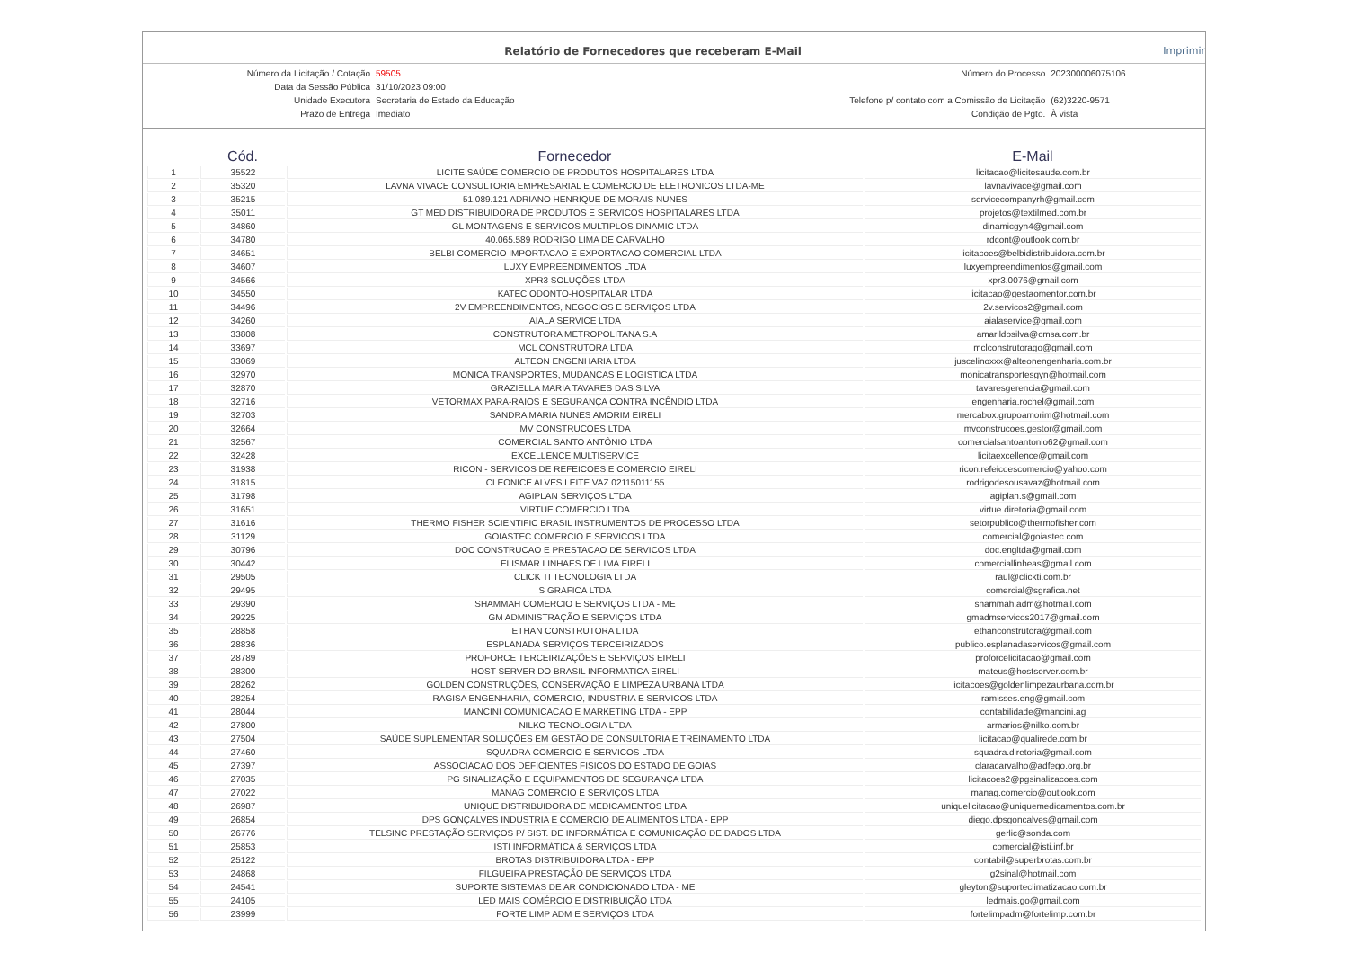Relatório de Fornecedores que receberam E-Mail Imprimir
| Número da Licitação / Cotação | 59505 | Número do Processo | 202300006075106 |
| Data da Sessão Pública | 31/10/2023 09:00 | | |
| Unidade Executora | Secretaria de Estado da Educação | Telefone p/ contato com a Comissão de Licitação | (62)3220-9571 |
| Prazo de Entrega | Imediato | Condição de Pgto. | À vista |
| | Cód. | Fornecedor | E-Mail |
| --- | --- | --- | --- |
| 1 | 35522 | LICITE SAÚDE COMERCIO DE PRODUTOS HOSPITALARES LTDA | licitacao@licitesaude.com.br |
| 2 | 35320 | LAVNA VIVACE CONSULTORIA EMPRESARIAL E COMERCIO DE ELETRONICOS LTDA-ME | lavnavivace@gmail.com |
| 3 | 35215 | 51.089.121 ADRIANO HENRIQUE DE MORAIS NUNES | servicecompanyrh@gmail.com |
| 4 | 35011 | GT MED DISTRIBUIDORA DE PRODUTOS E SERVICOS HOSPITALARES LTDA | projetos@textilmed.com.br |
| 5 | 34860 | GL MONTAGENS E SERVICOS MULTIPLOS DINAMIC LTDA | dinamicgyn4@gmail.com |
| 6 | 34780 | 40.065.589 RODRIGO LIMA DE CARVALHO | rdcont@outlook.com.br |
| 7 | 34651 | BELBI COMERCIO IMPORTACAO E EXPORTACAO COMERCIAL LTDA | licitacoes@belbidistribuidora.com.br |
| 8 | 34607 | LUXY EMPREENDIMENTOS LTDA | luxyempreendimentos@gmail.com |
| 9 | 34566 | XPR3 SOLUÇÕES LTDA | xpr3.0076@gmail.com |
| 10 | 34550 | KATEC ODONTO-HOSPITALAR LTDA | licitacao@gestaomentor.com.br |
| 11 | 34496 | 2V EMPREENDIMENTOS, NEGOCIOS E SERVIÇOS LTDA | 2v.servicos2@gmail.com |
| 12 | 34260 | AIALA SERVICE LTDA | aialaservice@gmail.com |
| 13 | 33808 | CONSTRUTORA METROPOLITANA S.A | amarildosilva@cmsa.com.br |
| 14 | 33697 | MCL CONSTRUTORA LTDA | mclconstrutorago@gmail.com |
| 15 | 33069 | ALTEON ENGENHARIA LTDA | juscelinoxxx@alteonengenharia.com.br |
| 16 | 32970 | MONICA TRANSPORTES, MUDANCAS E LOGISTICA LTDA | monicatransportesgyn@hotmail.com |
| 17 | 32870 | GRAZIELLA MARIA TAVARES DAS SILVA | tavaresgerencia@gmail.com |
| 18 | 32716 | VETORMAX PARA-RAIOS E SEGURANÇA CONTRA INCÊNDIO LTDA | engenharia.rochel@gmail.com |
| 19 | 32703 | SANDRA MARIA NUNES AMORIM EIRELI | mercabox.grupoamorim@hotmail.com |
| 20 | 32664 | MV CONSTRUCOES LTDA | mvconstrucoes.gestor@gmail.com |
| 21 | 32567 | COMERCIAL SANTO ANTÔNIO LTDA | comercialsantoantonio62@gmail.com |
| 22 | 32428 | EXCELLENCE MULTISERVICE | licitaexcellence@gmail.com |
| 23 | 31938 | RICON - SERVICOS DE REFEICOES E COMERCIO EIRELI | ricon.refeicoescomercio@yahoo.com |
| 24 | 31815 | CLEONICE ALVES LEITE VAZ 02115011155 | rodrigodesousavaz@hotmail.com |
| 25 | 31798 | AGIPLAN SERVIÇOS LTDA | agiplan.s@gmail.com |
| 26 | 31651 | VIRTUE COMERCIO LTDA | virtue.diretoria@gmail.com |
| 27 | 31616 | THERMO FISHER SCIENTIFIC BRASIL INSTRUMENTOS DE PROCESSO LTDA | setorpublico@thermofisher.com |
| 28 | 31129 | GOIASTEC COMERCIO E SERVICOS LTDA | comercial@goiastec.com |
| 29 | 30796 | DOC CONSTRUCAO E PRESTACAO DE SERVICOS LTDA | doc.engltda@gmail.com |
| 30 | 30442 | ELISMAR LINHAES DE LIMA EIRELI | comerciallinheas@gmail.com |
| 31 | 29505 | CLICK TI TECNOLOGIA LTDA | raul@clickti.com.br |
| 32 | 29495 | S GRAFICA LTDA | comercial@sgrafica.net |
| 33 | 29390 | SHAMMAH COMERCIO E SERVIÇOS LTDA - ME | shammah.adm@hotmail.com |
| 34 | 29225 | GM ADMINISTRAÇÃO E SERVIÇOS LTDA | gmadmservicos2017@gmail.com |
| 35 | 28858 | ETHAN CONSTRUTORA LTDA | ethanconstrutora@gmail.com |
| 36 | 28836 | ESPLANADA SERVIÇOS TERCEIRIZADOS | publico.esplanadaservicos@gmail.com |
| 37 | 28789 | PROFORCE TERCEIRIZAÇÕES E SERVIÇOS EIRELI | proforcelicitacao@gmail.com |
| 38 | 28300 | HOST SERVER DO BRASIL INFORMATICA EIRELI | mateus@hostserver.com.br |
| 39 | 28262 | GOLDEN CONSTRUÇÕES, CONSERVAÇÃO E LIMPEZA URBANA LTDA | licitacoes@goldenlimpezaurbana.com.br |
| 40 | 28254 | RAGISA ENGENHARIA, COMERCIO, INDUSTRIA E SERVICOS LTDA | ramisses.eng@gmail.com |
| 41 | 28044 | MANCINI COMUNICACAO E MARKETING LTDA - EPP | contabilidade@mancini.ag |
| 42 | 27800 | NILKO TECNOLOGIA LTDA | armarios@nilko.com.br |
| 43 | 27504 | SAÚDE SUPLEMENTAR SOLUÇÕES EM GESTÃO DE CONSULTORIA E TREINAMENTO LTDA | licitacao@qualirede.com.br |
| 44 | 27460 | SQUADRA COMERCIO E SERVICOS LTDA | squadra.diretoria@gmail.com |
| 45 | 27397 | ASSOCIACAO DOS DEFICIENTES FISICOS DO ESTADO DE GOIAS | claracarvalho@adfego.org.br |
| 46 | 27035 | PG SINALIZAÇÃO E EQUIPAMENTOS DE SEGURANÇA LTDA | licitacoes2@pgsinalizacoes.com |
| 47 | 27022 | MANAG COMERCIO E SERVIÇOS LTDA | manag.comercio@outlook.com |
| 48 | 26987 | UNIQUE DISTRIBUIDORA DE MEDICAMENTOS LTDA | uniquelicitacao@uniquemedicamentos.com.br |
| 49 | 26854 | DPS GONÇALVES INDUSTRIA E COMERCIO DE ALIMENTOS LTDA - EPP | diego.dpsgoncalves@gmail.com |
| 50 | 26776 | TELSINC PRESTAÇÃO SERVIÇOS P/ SIST. DE INFORMÁTICA E COMUNICAÇÃO DE DADOS LTDA | gerlic@sonda.com |
| 51 | 25853 | ISTI INFORMÁTICA & SERVIÇOS LTDA | comercial@isti.inf.br |
| 52 | 25122 | BROTAS DISTRIBUIDORA LTDA - EPP | contabil@superbrotas.com.br |
| 53 | 24868 | FILGUEIRA PRESTAÇÃO DE SERVIÇOS LTDA | g2sinal@hotmail.com |
| 54 | 24541 | SUPORTE SISTEMAS DE AR CONDICIONADO LTDA - ME | gleyton@suporteclimatizacao.com.br |
| 55 | 24105 | LED MAIS COMÉRCIO E DISTRIBUIÇÃO LTDA | ledmais.go@gmail.com |
| 56 | 23999 | FORTE LIMP ADM E SERVIÇOS LTDA | fortelimpadm@fortelimp.com.br |